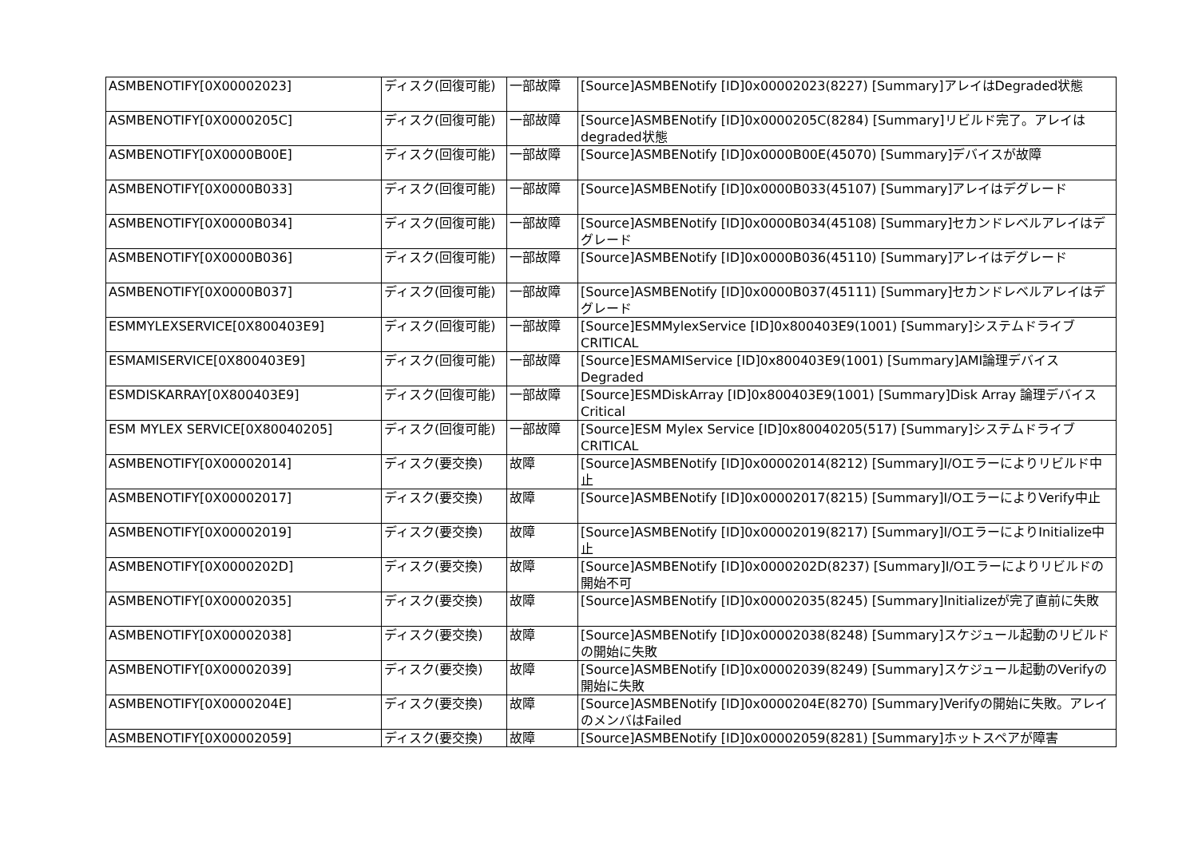| ASMBENOTIFY[0X00002023] | ディスク(回復可能) | 一部故障 | [Source]ASMBENotify [ID]0x00002023(8227) [Summary]アレイはDegraded状態 |
| ASMBENOTIFY[0X0000205C] | ディスク(回復可能) | 一部故障 | [Source]ASMBENotify [ID]0x0000205C(8284) [Summary]リビルド完了。アレイはdegraded状態 |
| ASMBENOTIFY[0X0000B00E] | ディスク(回復可能) | 一部故障 | [Source]ASMBENotify [ID]0x0000B00E(45070) [Summary]デバイスが故障 |
| ASMBENOTIFY[0X0000B033] | ディスク(回復可能) | 一部故障 | [Source]ASMBENotify [ID]0x0000B033(45107) [Summary]アレイはデグレード |
| ASMBENOTIFY[0X0000B034] | ディスク(回復可能) | 一部故障 | [Source]ASMBENotify [ID]0x0000B034(45108) [Summary]セカンドレベルアレイはデグレード |
| ASMBENOTIFY[0X0000B036] | ディスク(回復可能) | 一部故障 | [Source]ASMBENotify [ID]0x0000B036(45110) [Summary]アレイはデグレード |
| ASMBENOTIFY[0X0000B037] | ディスク(回復可能) | 一部故障 | [Source]ASMBENotify [ID]0x0000B037(45111) [Summary]セカンドレベルアレイはデグレード |
| ESMMYLEXSERVICE[0X800403E9] | ディスク(回復可能) | 一部故障 | [Source]ESMMylexService [ID]0x800403E9(1001) [Summary]システムドライブCRITICAL |
| ESMAMISERVICE[0X800403E9] | ディスク(回復可能) | 一部故障 | [Source]ESMAMIService [ID]0x800403E9(1001) [Summary]AMI論理デバイスDegraded |
| ESMDISKARRAY[0X800403E9] | ディスク(回復可能) | 一部故障 | [Source]ESMDiskArray [ID]0x800403E9(1001) [Summary]Disk Array 論理デバイス Critical |
| ESM MYLEX SERVICE[0X80040205] | ディスク(回復可能) | 一部故障 | [Source]ESM Mylex Service [ID]0x80040205(517) [Summary]システムドライブCRITICAL |
| ASMBENOTIFY[0X00002014] | ディスク(要交換) | 故障 | [Source]ASMBENotify [ID]0x00002014(8212) [Summary]I/Oエラーによりリビルド中止 |
| ASMBENOTIFY[0X00002017] | ディスク(要交換) | 故障 | [Source]ASMBENotify [ID]0x00002017(8215) [Summary]I/OエラーによりVerify中止 |
| ASMBENOTIFY[0X00002019] | ディスク(要交換) | 故障 | [Source]ASMBENotify [ID]0x00002019(8217) [Summary]I/OエラーによりInitialize中止 |
| ASMBENOTIFY[0X0000202D] | ディスク(要交換) | 故障 | [Source]ASMBENotify [ID]0x0000202D(8237) [Summary]I/Oエラーによりリビルドの開始不可 |
| ASMBENOTIFY[0X00002035] | ディスク(要交換) | 故障 | [Source]ASMBENotify [ID]0x00002035(8245) [Summary]Initializeが完了直前に失敗 |
| ASMBENOTIFY[0X00002038] | ディスク(要交換) | 故障 | [Source]ASMBENotify [ID]0x00002038(8248) [Summary]スケジュール起動のリビルドの開始に失敗 |
| ASMBENOTIFY[0X00002039] | ディスク(要交換) | 故障 | [Source]ASMBENotify [ID]0x00002039(8249) [Summary]スケジュール起動のVerifyの開始に失敗 |
| ASMBENOTIFY[0X0000204E] | ディスク(要交換) | 故障 | [Source]ASMBENotify [ID]0x0000204E(8270) [Summary]Verifyの開始に失敗。アレイのメンバはFailed |
| ASMBENOTIFY[0X00002059] | ディスク(要交換) | 故障 | [Source]ASMBENotify [ID]0x00002059(8281) [Summary]ホットスペアが障害 |